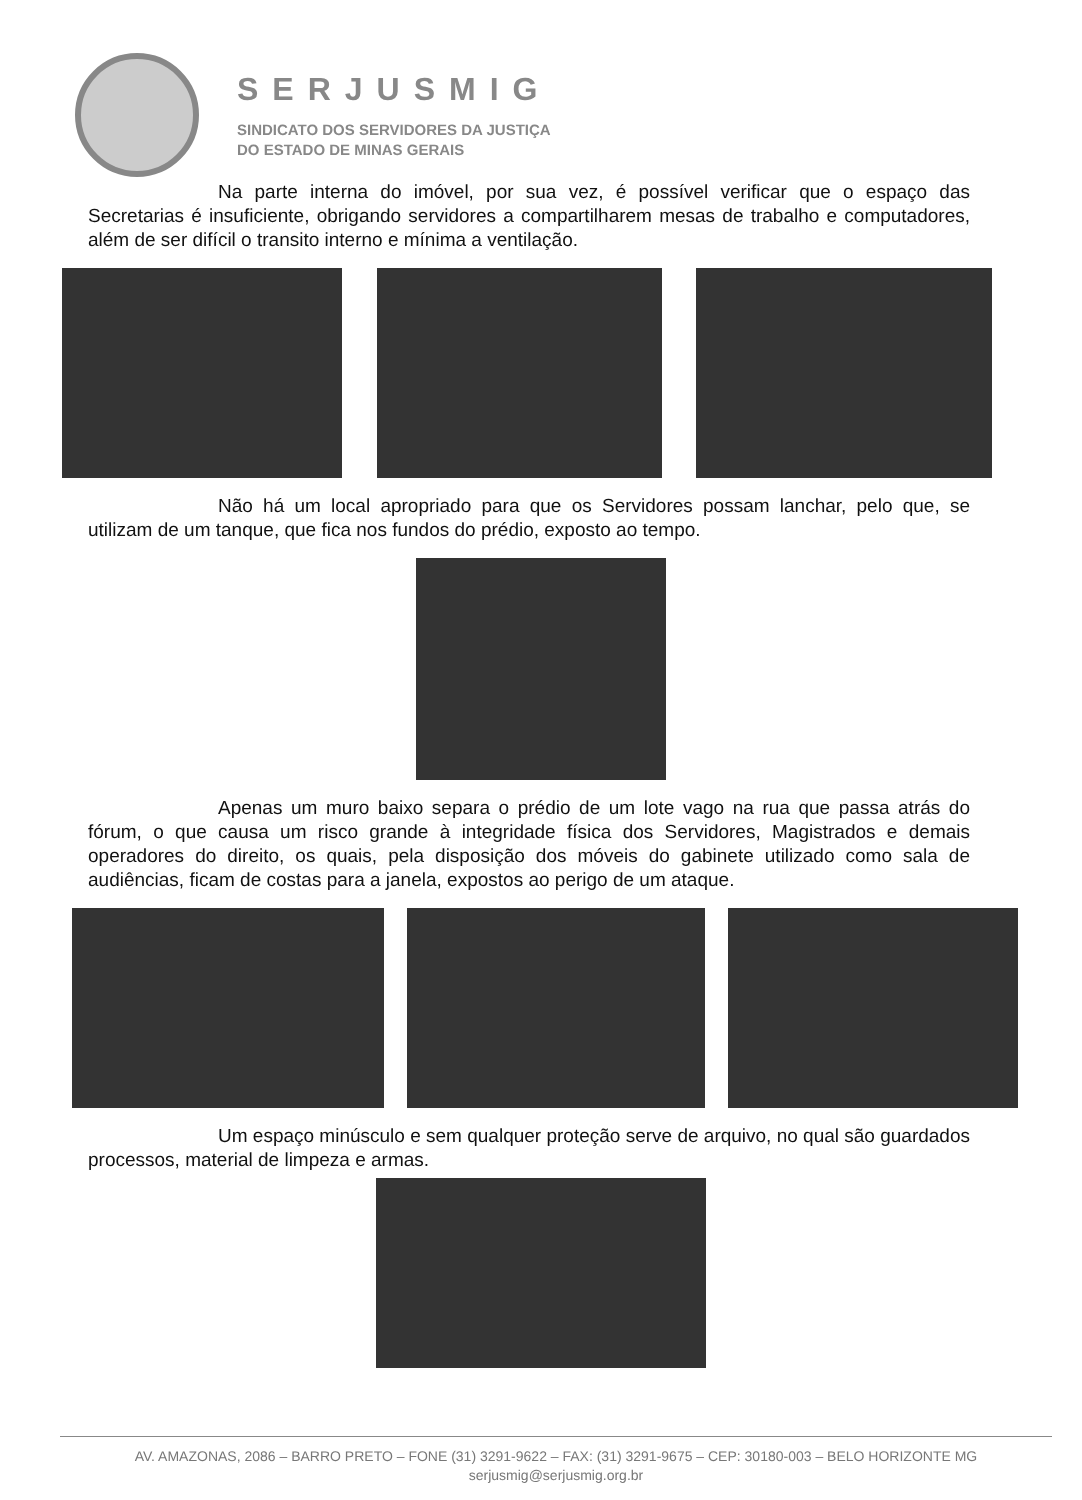SERJUSMIG
SINDICATO DOS SERVIDORES DA JUSTIÇA
DO ESTADO DE MINAS GERAIS
Na parte interna do imóvel, por sua vez, é possível verificar que o espaço das Secretarias é insuficiente, obrigando servidores a compartilharem mesas de trabalho e computadores, além de ser difícil o transito interno e mínima a ventilação.
Não há um local apropriado para que os Servidores possam lanchar, pelo que, se utilizam de um tanque, que fica nos fundos do prédio, exposto ao tempo.
Apenas um muro baixo separa o prédio de um lote vago na rua que passa atrás do fórum, o que causa um risco grande à integridade física dos Servidores, Magistrados e demais operadores do direito, os quais, pela disposição dos móveis do gabinete utilizado como sala de audiências, ficam de costas para a janela, expostos ao perigo de um ataque.
Um espaço minúsculo e sem qualquer proteção serve de arquivo, no qual são guardados processos, material de limpeza e armas.
AV. AMAZONAS, 2086 – BARRO PRETO – FONE (31) 3291-9622 – FAX: (31) 3291-9675 – CEP: 30180-003 – BELO HORIZONTE MG
serjusmig@serjusmig.org.br